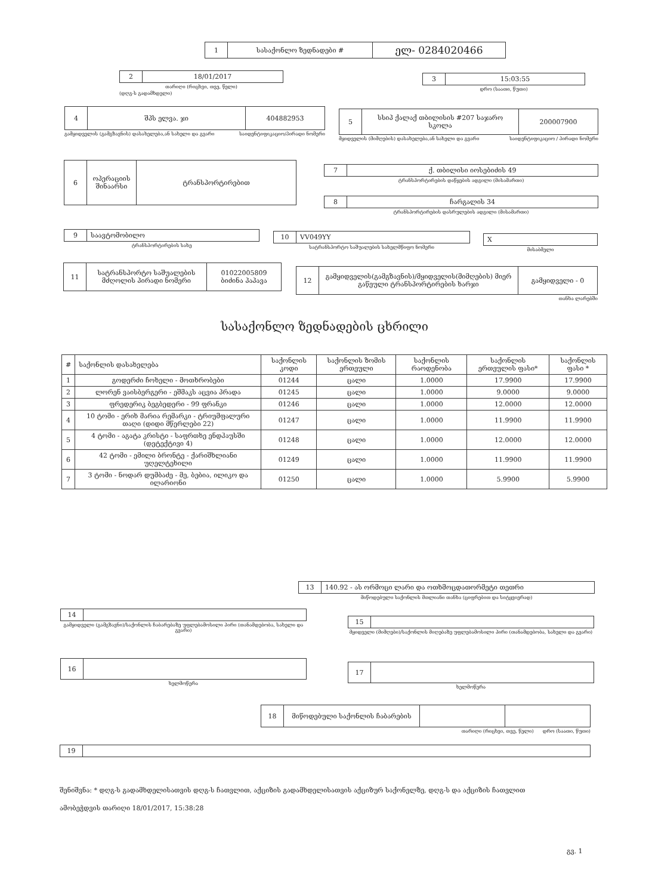| 1 | სასაქონლო ზედნადები # | ელ- 0284020466 |
| 2 | 18/01/2017 |
თარიღი (რიცხვი, თვე, წელი)
(დღგ-ს გადამხდელი)
| 3 | 15:03:55 |
დრო (საათი, წუთი)
| 4 | შპს ელვა. ჯი | 404882953 |
გამყიდველის (გამგზავნის) დასახელება,ან სახელი და გვარი საიდენტიფიკაციო/პირადი ნომერი
| 5 | სსიპ ქალაქ თბილისის #207 საჯარო სკოლა | 200007900 |
მყიდველის (მიმღების) დასახელება,ან სახელი და გვარი საიდენტიფიკაციო / პირადი ნომერი
| 6 | ოპერაციის შინაარსი | ტრანსპორტირებით |
| 7 | ქ. თბილისი იოსებიძის 49 |
ტრანსპორტირების დაწყების ადგილი (მისამართი)
| 8 | ჩარგალის 34 |
ტრანსპორტირების დასრულების ადგილი (მისამართი)
| 9 | საავტომობილო |
ტრანსპორტირების სახე
| 10 | VV049YY |
სატრანსპორტო საშუალების სახელმწიფო ნომერი
| X |
მისაბმელი
| 11 | სატრანსპორტო საშუალების მძღოლის პირადი ნომერი | 01022005809 ბიძინა პაპავა |
| 12 | გამყიდველის(გამგზავნის)/მყიდველის(მიმღების) მიერ გაწეული ტრანსპორტირების ხარჯი | გამყიდველი - 0 |
თანხა ლარებში
სასაქონლო ზედნადების ცხრილი
| # | საქონლის დასახელება | საქონლის კოდი | საქონლის ზომის ერთეული | საქონლის რაოდენობა | საქონლის ერთეულის ფასი* | საქონლის ფასი * |
| --- | --- | --- | --- | --- | --- | --- |
| 1 | გოდერძი ჩოხელი - მოთხრობები | 01244 | ცალი | 1.0000 | 17.9900 | 17.9900 |
| 2 | ლორენ ვაისბერგერი - ეშმაკს აცვია პრადა | 01245 | ცალი | 1.0000 | 9.0000 | 9.0000 |
| 3 | ფრედერიკ ბეგბედერი - 99 ფრანკი | 01246 | ცალი | 1.0000 | 12.0000 | 12.0000 |
| 4 | 10 ტომი - ერიხ მარია რემარკი - ტრიუმფალური თაღი (დიდი მწერლები 22) | 01247 | ცალი | 1.0000 | 11.9900 | 11.9900 |
| 5 | 4 ტომი - აგატა კრისტი - საფრთხე ენდჰაუსში (დეტექტივი 4) | 01248 | ცალი | 1.0000 | 12.0000 | 12.0000 |
| 6 | 42 ტომი - ემილი ბრონტე - ქარიშხლიანი უღელტეხილი | 01249 | ცალი | 1.0000 | 11.9900 | 11.9900 |
| 7 | 3 ტომი - ნოდარ დუმბაძე - მე, ბებია, ილიკო და ილარიონი | 01250 | ცალი | 1.0000 | 5.9900 | 5.9900 |
| 13 | 140.92 - ას ორმოცი ლარი და ოთხმოცდათორმეტი თეთრი |
მიწოდებული საქონლის მთლიანი თანხა (ციფრებით და სიტყვიერად)
| 14 | |
გამყიდველი (გამგზავნი)/საქონლის ჩაბარებაზე უფლებამოსილი პირი (თანამდებობა, სახელი და გვარი)
| 15 | |
მყიდველი (მიმღები)/საქონლის მიღებაზე უფლებამოსილი პირი (თანამდებობა, სახელი და გვარი)
| 16 | |
ხელმოწერა
| 17 | |
ხელმოწერა
| 18 | მიწოდებული საქონლის ჩაბარების | | |
თარიღი (რიცხვი, თვე, წელი) დრო (საათი, წუთი)
| 19 | |
შენიშვნა: * დღგ-ს გადამხდელისათვის დღგ-ს ჩათვლით, აქციზის გადამხდელისათვის აქციზურ საქონელზე, დღგ-ს და აქციზის ჩათვლით
ამობეჭდვის თარიღი 18/01/2017, 15:38:28
გვ. 1